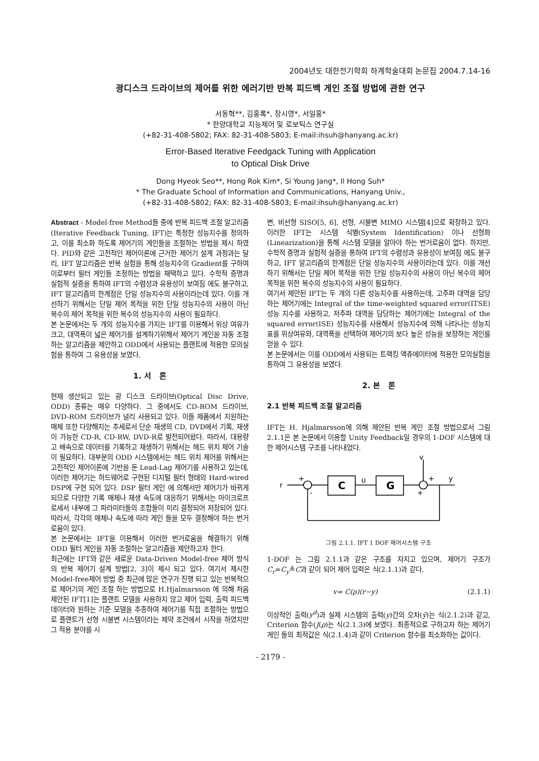2004년도 대한전기학회 하계학술대회 논문집 2004.7.14-16
광디스크 드라이브의 제어를 위한 에러기반 반복 피드백 게인 조절 방법에 관한 연구
서동혁**, 김홍록*, 장시영*, 서일홍*
* 한양대학교 지능제어 및 로보틱스 연구실
(+82-31-408-5802; FAX: 82-31-408-5803; E-mail:ihsuh@hanyang.ac.kr)
Error-Based Iterative Feedgack Tuning with Application
to Optical Disk Drive
Dong Hyeok Seo**, Hong Rok Kim*, Si Young Jang*, Il Hong Suh*
* The Graduate School of Information and Communications, Hanyang Univ.,
(+82-31-408-5802; FAX: 82-31-408-5803; E-mail:ihsuh@hanyang.ac.kr)
Abstract - Model-free Method들 중에 반복 피드백 조절 알고리즘(Iterative Feedback Tuning, IFT)는 특정한 성능지수를 정의하고, 이를 최소화 하도록 제어기의 게인들을 조절하는 방법을 제시 하였다. PID와 같은 고전적인 제어이론에 근거한 제어기 설계 과정과는 달리, IFT 알고리즘은 반복 실험을 통해 성능지수의 Gradient를 구하여 이로부터 필터 게인들 조정하는 방법을 채택하고 있다. 수학적 증명과 실험적 실증을 통하여 IFT의 수렴성과 유용성이 보여짐 에도 불구하고, IFT 알고리즘의 한계점은 단일 성능지수의 사용이라는데 있다. 이를 개선하기 위해서는 단일 제어 목적을 위한 단일 성능지수의 사용이 아닌 복수의 제어 목적을 위한 복수의 성능지수의 사용이 필요하다.
본 논문에서는 두 개의 성능지수를 가지는 IFT를 이용해서 위상 여유가 크고, 대역폭이 넓은 제어기를 설계하기위해서 제어기 게인을 자동 조절하는 알고리즘을 제안하고 ODD에서 사용되는 플랜트에 적용한 모의실험을 통하여 그 유용성을 보였다.
1. 서 론
현재 생산되고 있는 광 디스크 드라이브(Optical Disc Drive, ODD) 종류는 매우 다양하다. 그 중에서도 CD-ROM 드라이브, DVD-ROM 드라이브가 널리 사용되고 있다. 이들 제품에서 지원하는 매체 또한 다양해지는 추세로서 단순 재생의 CD, DVD에서 기록, 재생이 가능한 CD-R, CD-RW, DVD-R로 발전되어왔다. 따라서, 대용량 고 배속으로 데이터를 기록하고 재생하기 위해서는 헤드 위치 제어 기술이 필요하다. 대부분의 ODD 시스템에서는 헤드 위치 제어를 위해서는 고전적인 제어이론에 기반을 둔 Lead-Lag 제어기를 사용하고 있는데, 이러한 제어기는 하드웨어로 구현된 디지털 필터 형태의 Hard-wired DSP에 구현 되어 있다. DSP 필터 게인 에 의해서만 제어기가 바뀌게 되므로 다양한 기록 매체나 재생 속도에 대응하기 위해서는 마이크로프로세서 내부에 그 파라미터들의 조합들이 미리 결정되어 저장되어 있다. 따라서, 각각의 매체나 속도에 따라 게인 들을 모두 결정해야 하는 번거로움이 있다.
본 논문에서는 IFT을 이용해서 이러한 번거로움을 해결하기 위해 ODD 필터 게인을 자동 조절하는 알고리즘을 제안하고자 한다.
최근에는 IFT와 같은 새로운 Data-Driven Model-free 제어 방식의 반복 제어기 설계 방법[2, 3]이 제시 되고 있다. 여기서 제시한 Model-free제어 방법 중 최근에 많은 연구가 진행 되고 있는 반복적으로 제어기의 게인 조절 하는 방법으로 H.Hjalmarsson 에 의해 처음 제안된 IFT[1]는 플랜트 모델을 사용하지 않고 제어 입력, 출력 피드백 데이터와 원하는 기준 모델을 추종하여 제어기를 직접 조절하는 방법으로 플랜트가 선형 시불변 시스템이라는 제약 조건에서 시작을 하였지만 그 적용 분야를 시
변, 비선형 SISO[5, 6], 선형, 시불변 MIMO 시스템[4]으로 확장하고 있다. 이러한 IFT는 시스템 식별(System Identification) 이나 선형화(Linearization)을 통해 시스템 모델을 알아야 하는 번거로움이 없다. 하지만, 수학적 증명과 실험적 실증을 통하여 IFT의 수렴성과 유용성이 보여짐 에도 불구하고, IFT 알고리즘의 한계점은 단일 성능지수의 사용이라는데 있다. 이를 개선하기 위해서는 단일 제어 목적을 위한 단일 성능지수의 사용이 아닌 복수의 제어 목적을 위한 복수의 성능지수의 사용이 필요하다.
여기서 제안된 IFT는 두 개의 다른 성능지수를 사용하는데, 고주파 대역을 담당하는 제어기에는 Integral of the time-weighted squared error(ITSE) 성능 지수를 사용하고, 저주파 대역을 담당하는 제어기에는 Integral of the squared error(ISE) 성능지수를 사용해서 성능지수에 의해 나타나는 성능지표를 위상여유와, 대역폭을 선택하여 제어기의 보다 높은 성능을 보장하는 게인를 얻을 수 있다.
본 논문에서는 이를 ODD에서 사용되는 트랙킹 액츄에이터에 적용한 모의실험을 통하여 그 유용성을 보였다.
2. 본 론
2.1 반복 피드백 조절 알고리즘
IFT는 H. Hjalmarsson에 의해 제안된 반복 게인 조절 방법으로서 그림 2.1.1은 본 논문에서 이용할 Unity Feedback일 경우의 1-DOF 시스템에 대한 제어시스템 구조를 나타내었다.
r
C
G
u
v
y
+
+
-
+
그림 2.1.1. IFT 1 DOF 제어시스템 구조
1-DOF 는 그림 2.1.1과 같은 구조를 자지고 있으며, 제어기 구조가 C<sub>r</sub>=C<sub>y</sub>≜C과 같이 되어 제어 입력은 식(2.1.1)과 같다.
v= C(ρ)(r−y) (2.1.1)
이상적인 출력(y<sup>d</sup>)과 실제 시스템의 출력(y)간의 오차(ỹ)는 식(2.1.2)과 같고, Criterion 함수(J(ρ)는 식(2.1.3)에 보였다. 최종적으로 구하고자 하는 제어기 게인 들의 최적값은 식(2.1.4)과 같이 Criterion 함수를 최소화하는 값이다.
- 2179 -